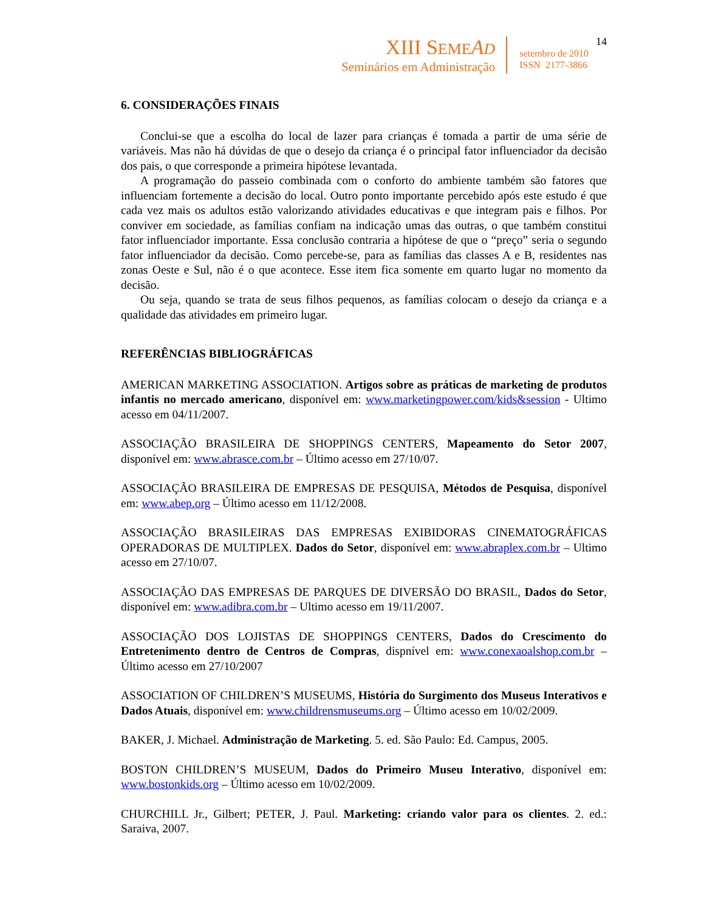XIII SEME AD
Seminários em Administração
setembro de 2010
ISSN 2177-3866
14
6. CONSIDERAÇÕES FINAIS
Conclui-se que a escolha do local de lazer para crianças é tomada a partir de uma série de variáveis. Mas não há dúvidas de que o desejo da criança é o principal fator influenciador da decisão dos pais, o que corresponde a primeira hipótese levantada.
A programação do passeio combinada com o conforto do ambiente também são fatores que influenciam fortemente a decisão do local. Outro ponto importante percebido após este estudo é que cada vez mais os adultos estão valorizando atividades educativas e que integram pais e filhos. Por conviver em sociedade, as famílias confiam na indicação umas das outras, o que também constitui fator influenciador importante. Essa conclusão contraria a hipótese de que o “preço” seria o segundo fator influenciador da decisão. Como percebe-se, para as famílias das classes A e B, residentes nas zonas Oeste e Sul, não é o que acontece. Esse item fica somente em quarto lugar no momento da decisão.
Ou seja, quando se trata de seus filhos pequenos, as famílias colocam o desejo da criança e a qualidade das atividades em primeiro lugar.
REFERÊNCIAS BIBLIOGRÁFICAS
AMERICAN MARKETING ASSOCIATION. Artigos sobre as práticas de marketing de produtos infantis no mercado americano, disponível em: www.marketingpower.com/kids&session - Ultimo acesso em 04/11/2007.
ASSOCIAÇÃO BRASILEIRA DE SHOPPINGS CENTERS, Mapeamento do Setor 2007, disponível em: www.abrasce.com.br – Último acesso em 27/10/07.
ASSOCIAÇÃO BRASILEIRA DE EMPRESAS DE PESQUISA, Métodos de Pesquisa, disponível em: www.abep.org – Último acesso em 11/12/2008.
ASSOCIAÇÃO BRASILEIRAS DAS EMPRESAS EXIBIDORAS CINEMATOGRÁFICAS OPERADORAS DE MULTIPLEX. Dados do Setor, disponível em: www.abraplex.com.br – Ultimo acesso em 27/10/07.
ASSOCIAÇÃO DAS EMPRESAS DE PARQUES DE DIVERSÃO DO BRASIL, Dados do Setor, disponível em: www.adibra.com.br – Ultimo acesso em 19/11/2007.
ASSOCIAÇÃO DOS LOJISTAS DE SHOPPINGS CENTERS, Dados do Crescimento do Entretenimento dentro de Centros de Compras, dispnível em: www.conexaoalshop.com.br – Último acesso em 27/10/2007
ASSOCIATION OF CHILDREN’S MUSEUMS, História do Surgimento dos Museus Interativos e Dados Atuais, disponível em: www.childrensmuseums.org – Último acesso em 10/02/2009.
BAKER, J. Michael. Administração de Marketing. 5. ed. São Paulo: Ed. Campus, 2005.
BOSTON CHILDREN’S MUSEUM, Dados do Primeiro Museu Interativo, disponível em: www.bostonkids.org – Último acesso em 10/02/2009.
CHURCHILL Jr., Gilbert; PETER, J. Paul. Marketing: criando valor para os clientes. 2. ed.: Saraiva, 2007.